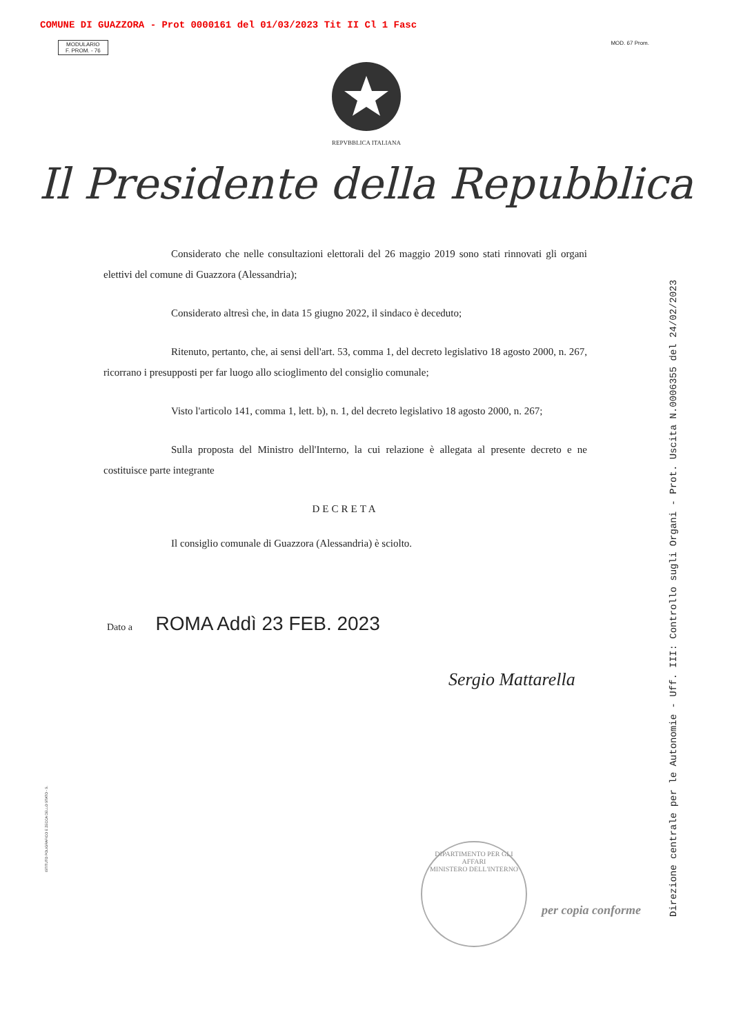COMUNE DI GUAZZORA - Prot 0000161 del 01/03/2023 Tit II Cl 1 Fasc
MODULARIO
F. PROM. - 76
MOD. 67 Prom.
REPVBBLICA ITALIANA
Il Presidente della Repubblica
Considerato che nelle consultazioni elettorali del 26 maggio 2019 sono stati rinnovati gli organi elettivi del comune di Guazzora (Alessandria);
Considerato altresì che, in data 15 giugno 2022, il sindaco è deceduto;
Ritenuto, pertanto, che, ai sensi dell'art. 53, comma 1, del decreto legislativo 18 agosto 2000, n. 267, ricorrano i presupposti per far luogo allo scioglimento del consiglio comunale;
Visto l'articolo 141, comma 1, lett. b), n. 1, del decreto legislativo 18 agosto 2000, n. 267;
Sulla proposta del Ministro dell'Interno, la cui relazione è allegata al presente decreto e ne costituisce parte integrante
DECRETA
Il consiglio comunale di Guazzora (Alessandria) è sciolto.
Dato a ROMA Addì 23 FEB. 2023
Sergio Mattarella
Direzione centrale per le Autonomie - Uff. III: Controllo sugli Organi - Prot. Uscita N.0006355 del 24/02/2023
ISTITUTO POLIGRAFICO E ZECCA DELLO STATO - S.
DIPARTIMENTO PER GLI AFFARI
MINISTERO DELL'INTERNO
per copia conforme